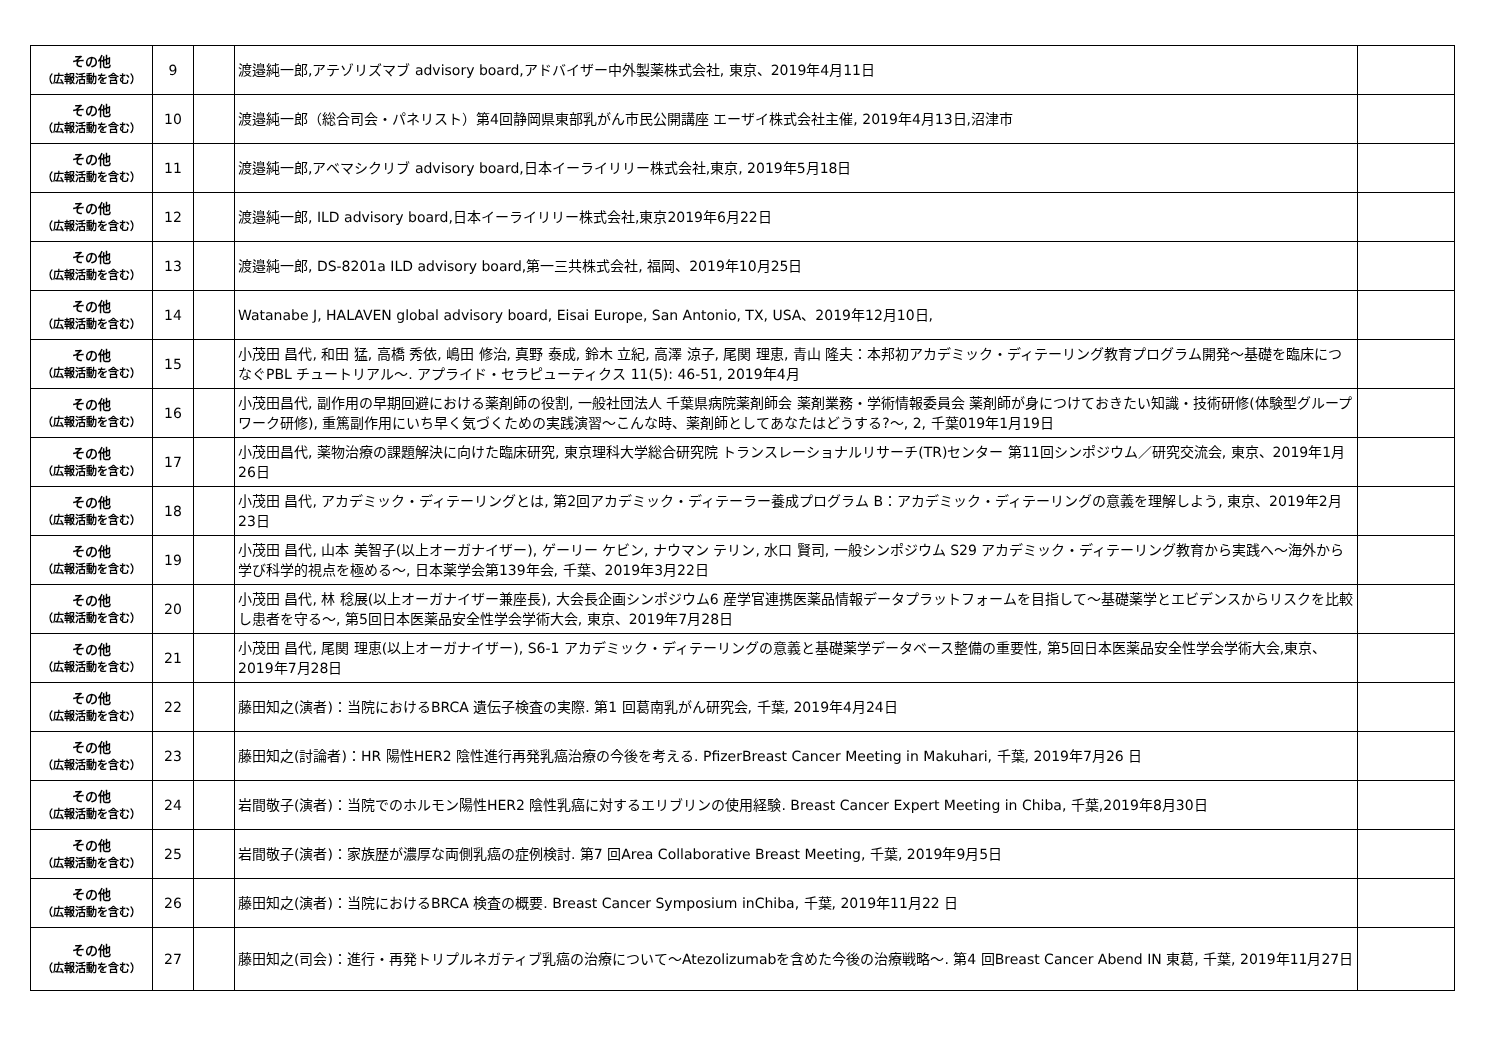| その他 （広報活動を含む） | 9 | | 渡邉純一郎,アテゾリズマブ advisory board,アドバイザー中外製薬株式会社, 東京、2019年4月11日 | |
| その他 （広報活動を含む） | 10 | | 渡邉純一郎（総合司会・パネリスト）第4回静岡県東部乳がん市民公開講座 エーザイ株式会社主催, 2019年4月13日,沼津市 | |
| その他 （広報活動を含む） | 11 | | 渡邉純一郎,アベマシクリブ advisory board,日本イーライリリー株式会社,東京, 2019年5月18日 | |
| その他 （広報活動を含む） | 12 | | 渡邉純一郎, ILD advisory board,日本イーライリリー株式会社,東京2019年6月22日 | |
| その他 （広報活動を含む） | 13 | | 渡邉純一郎, DS-8201a ILD advisory board,第一三共株式会社, 福岡、2019年10月25日 | |
| その他 （広報活動を含む） | 14 | | Watanabe J, HALAVEN global advisory board, Eisai Europe, San Antonio, TX, USA、2019年12月10日, | |
| その他 （広報活動を含む） | 15 | | 小茂田 昌代, 和田 猛, 高橋 秀依, 嶋田 修治, 真野 泰成, 鈴木 立紀, 高澤 涼子, 尾関 理恵, 青山 隆夫：本邦初アカデミック・ディテーリング教育プログラム開発～基礎を臨床につなぐPBL チュートリアル～. アプライド・セラピューティクス 11(5): 46-51, 2019年4月 | |
| その他 （広報活動を含む） | 16 | | 小茂田昌代, 副作用の早期回避における薬剤師の役割, 一般社団法人 千葉県病院薬剤師会 薬剤業務・学術情報委員会 薬剤師が身につけておきたい知識・技術研修(体験型グループワーク研修), 重篤副作用にいち早く気づくための実践演習～こんな時、薬剤師としてあなたはどうする?～, 2, 千葉019年1月19日 | |
| その他 （広報活動を含む） | 17 | | 小茂田昌代, 薬物治療の課題解決に向けた臨床研究, 東京理科大学総合研究院 トランスレーショナルリサーチ(TR)センター 第11回シンポジウム／研究交流会, 東京、2019年1月26日 | |
| その他 （広報活動を含む） | 18 | | 小茂田 昌代, アカデミック・ディテーリングとは, 第2回アカデミック・ディテーラー養成プログラム B：アカデミック・ディテーリングの意義を理解しよう, 東京、2019年2月23日 | |
| その他 （広報活動を含む） | 19 | | 小茂田 昌代, 山本 美智子(以上オーガナイザー), ゲーリー ケビン, ナウマン テリン, 水口 賢司, 一般シンポジウム S29 アカデミック・ディテーリング教育から実践へ～海外から学び科学的視点を極める～, 日本薬学会第139年会, 千葉、2019年3月22日 | |
| その他 （広報活動を含む） | 20 | | 小茂田 昌代, 林 稔展(以上オーガナイザー兼座長), 大会長企画シンポジウム6 産学官連携医薬品情報データプラットフォームを目指して～基礎薬学とエビデンスからリスクを比較し患者を守る～, 第5回日本医薬品安全性学会学術大会, 東京、2019年7月28日 | |
| その他 （広報活動を含む） | 21 | | 小茂田 昌代, 尾関 理恵(以上オーガナイザー), S6-1 アカデミック・ディテーリングの意義と基礎薬学データベース整備の重要性, 第5回日本医薬品安全性学会学術大会,東京、2019年7月28日 | |
| その他 （広報活動を含む） | 22 | | 藤田知之(演者)：当院におけるBRCA 遺伝子検査の実際. 第1 回葛南乳がん研究会, 千葉, 2019年4月24日 | |
| その他 （広報活動を含む） | 23 | | 藤田知之(討論者)：HR 陽性HER2 陰性進行再発乳癌治療の今後を考える. PfizerBreast Cancer Meeting in Makuhari, 千葉, 2019年7月26 日 | |
| その他 （広報活動を含む） | 24 | | 岩間敬子(演者)：当院でのホルモン陽性HER2 陰性乳癌に対するエリブリンの使用経験. Breast Cancer Expert Meeting in Chiba, 千葉,2019年8月30日 | |
| その他 （広報活動を含む） | 25 | | 岩間敬子(演者)：家族歴が濃厚な両側乳癌の症例検討. 第7 回Area Collaborative Breast Meeting, 千葉, 2019年9月5日 | |
| その他 （広報活動を含む） | 26 | | 藤田知之(演者)：当院におけるBRCA 検査の概要. Breast Cancer Symposium inChiba, 千葉, 2019年11月22 日 | |
| その他 （広報活動を含む） | 27 | | 藤田知之(司会)：進行・再発トリプルネガティブ乳癌の治療について～Atezolizumabを含めた今後の治療戦略～. 第4 回Breast Cancer Abend IN 東葛, 千葉, 2019年11月27日 | |